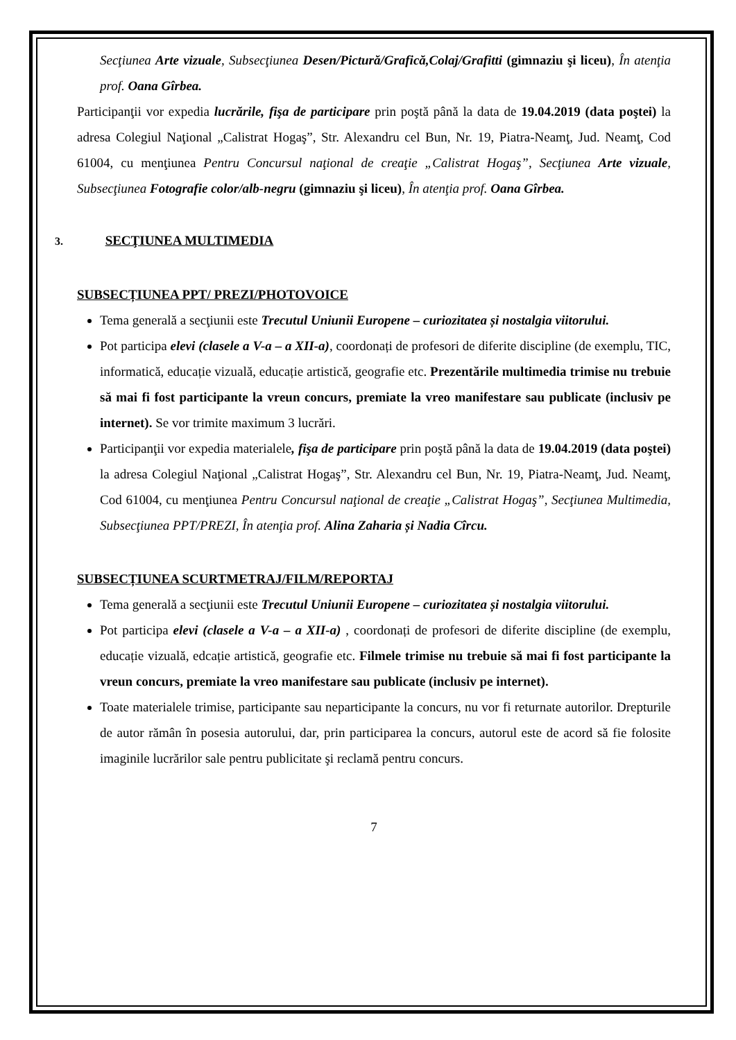Secţiunea Arte vizuale, Subsecţiunea Desen/Pictură/Grafică,Colaj/Grafitti (gimnaziu şi liceu), În atenţia prof. Oana Gîrbea.
Participanţii vor expedia lucrările, fişa de participare prin poştă până la data de 19.04.2019 (data poştei) la adresa Colegiul Naţional „Calistrat Hogaş”, Str. Alexandru cel Bun, Nr. 19, Piatra-Neamţ, Jud. Neamţ, Cod 61004, cu menţiunea Pentru Concursul naţional de creaţie „Calistrat Hogaş”, Secţiunea Arte vizuale, Subsecţiunea Fotografie color/alb-negru (gimnaziu şi liceu), În atenţia prof. Oana Gîrbea.
3. SECŢIUNEA MULTIMEDIA
SUBSECȚIUNEA PPT/ PREZI/PHOTOVOICE
Tema generală a secţiunii este Trecutul Uniunii Europene – curiozitatea și nostalgia viitorului.
Pot participa elevi (clasele a V-a – a XII-a), coordonați de profesori de diferite discipline (de exemplu, TIC, informatică, educație vizuală, educație artistică, geografie etc. Prezentările multimedia trimise nu trebuie să mai fi fost participante la vreun concurs, premiate la vreo manifestare sau publicate (inclusiv pe internet). Se vor trimite maximum 3 lucrări.
Participanţii vor expedia materialele, fişa de participare prin poştă până la data de 19.04.2019 (data poştei) la adresa Colegiul Naţional „Calistrat Hogaş”, Str. Alexandru cel Bun, Nr. 19, Piatra-Neamţ, Jud. Neamţ, Cod 61004, cu menţiunea Pentru Concursul naţional de creaţie „Calistrat Hogaş”, Secţiunea Multimedia, Subsecţiunea PPT/PREZI, În atenţia prof. Alina Zaharia și Nadia Cîrcu.
SUBSECȚIUNEA SCURTMETRAJ/FILM/REPORTAJ
Tema generală a secţiunii este Trecutul Uniunii Europene – curiozitatea și nostalgia viitorului.
Pot participa elevi (clasele a V-a – a XII-a) , coordonați de profesori de diferite discipline (de exemplu, educație vizuală, edcație artistică, geografie etc. Filmele trimise nu trebuie să mai fi fost participante la vreun concurs, premiate la vreo manifestare sau publicate (inclusiv pe internet).
Toate materialele trimise, participante sau neparticipante la concurs, nu vor fi returnate autorilor. Drepturile de autor rămân în posesia autorului, dar, prin participarea la concurs, autorul este de acord să fie folosite imaginile lucrărilor sale pentru publicitate şi reclamă pentru concurs.
7